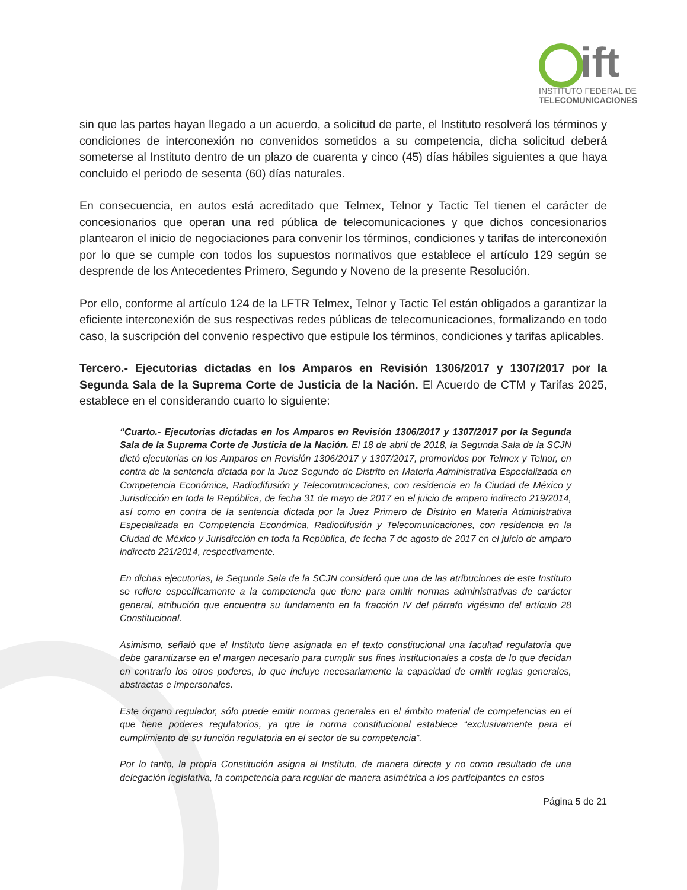ift
INSTITUTO FEDERAL DE
TELECOMUNICACIONES
sin que las partes hayan llegado a un acuerdo, a solicitud de parte, el Instituto resolverá los términos y condiciones de interconexión no convenidos sometidos a su competencia, dicha solicitud deberá someterse al Instituto dentro de un plazo de cuarenta y cinco (45) días hábiles siguientes a que haya concluido el periodo de sesenta (60) días naturales.
En consecuencia, en autos está acreditado que Telmex, Telnor y Tactic Tel tienen el carácter de concesionarios que operan una red pública de telecomunicaciones y que dichos concesionarios plantearon el inicio de negociaciones para convenir los términos, condiciones y tarifas de interconexión por lo que se cumple con todos los supuestos normativos que establece el artículo 129 según se desprende de los Antecedentes Primero, Segundo y Noveno de la presente Resolución.
Por ello, conforme al artículo 124 de la LFTR Telmex, Telnor y Tactic Tel están obligados a garantizar la eficiente interconexión de sus respectivas redes públicas de telecomunicaciones, formalizando en todo caso, la suscripción del convenio respectivo que estipule los términos, condiciones y tarifas aplicables.
Tercero.- Ejecutorias dictadas en los Amparos en Revisión 1306/2017 y 1307/2017 por la Segunda Sala de la Suprema Corte de Justicia de la Nación. El Acuerdo de CTM y Tarifas 2025, establece en el considerando cuarto lo siguiente:
“Cuarto.- Ejecutorias dictadas en los Amparos en Revisión 1306/2017 y 1307/2017 por la Segunda Sala de la Suprema Corte de Justicia de la Nación. El 18 de abril de 2018, la Segunda Sala de la SCJN dictó ejecutorias en los Amparos en Revisión 1306/2017 y 1307/2017, promovidos por Telmex y Telnor, en contra de la sentencia dictada por la Juez Segundo de Distrito en Materia Administrativa Especializada en Competencia Económica, Radiodifusión y Telecomunicaciones, con residencia en la Ciudad de México y Jurisdicción en toda la República, de fecha 31 de mayo de 2017 en el juicio de amparo indirecto 219/2014, así como en contra de la sentencia dictada por la Juez Primero de Distrito en Materia Administrativa Especializada en Competencia Económica, Radiodifusión y Telecomunicaciones, con residencia en la Ciudad de México y Jurisdicción en toda la República, de fecha 7 de agosto de 2017 en el juicio de amparo indirecto 221/2014, respectivamente.
En dichas ejecutorias, la Segunda Sala de la SCJN consideró que una de las atribuciones de este Instituto se refiere específicamente a la competencia que tiene para emitir normas administrativas de carácter general, atribución que encuentra su fundamento en la fracción IV del párrafo vigésimo del artículo 28 Constitucional.
Asimismo, señaló que el Instituto tiene asignada en el texto constitucional una facultad regulatoria que debe garantizarse en el margen necesario para cumplir sus fines institucionales a costa de lo que decidan en contrario los otros poderes, lo que incluye necesariamente la capacidad de emitir reglas generales, abstractas e impersonales.
Este órgano regulador, sólo puede emitir normas generales en el ámbito material de competencias en el que tiene poderes regulatorios, ya que la norma constitucional establece “exclusivamente para el cumplimiento de su función regulatoria en el sector de su competencia”.
Por lo tanto, la propia Constitución asigna al Instituto, de manera directa y no como resultado de una delegación legislativa, la competencia para regular de manera asimétrica a los participantes en estos
Página 5 de 21